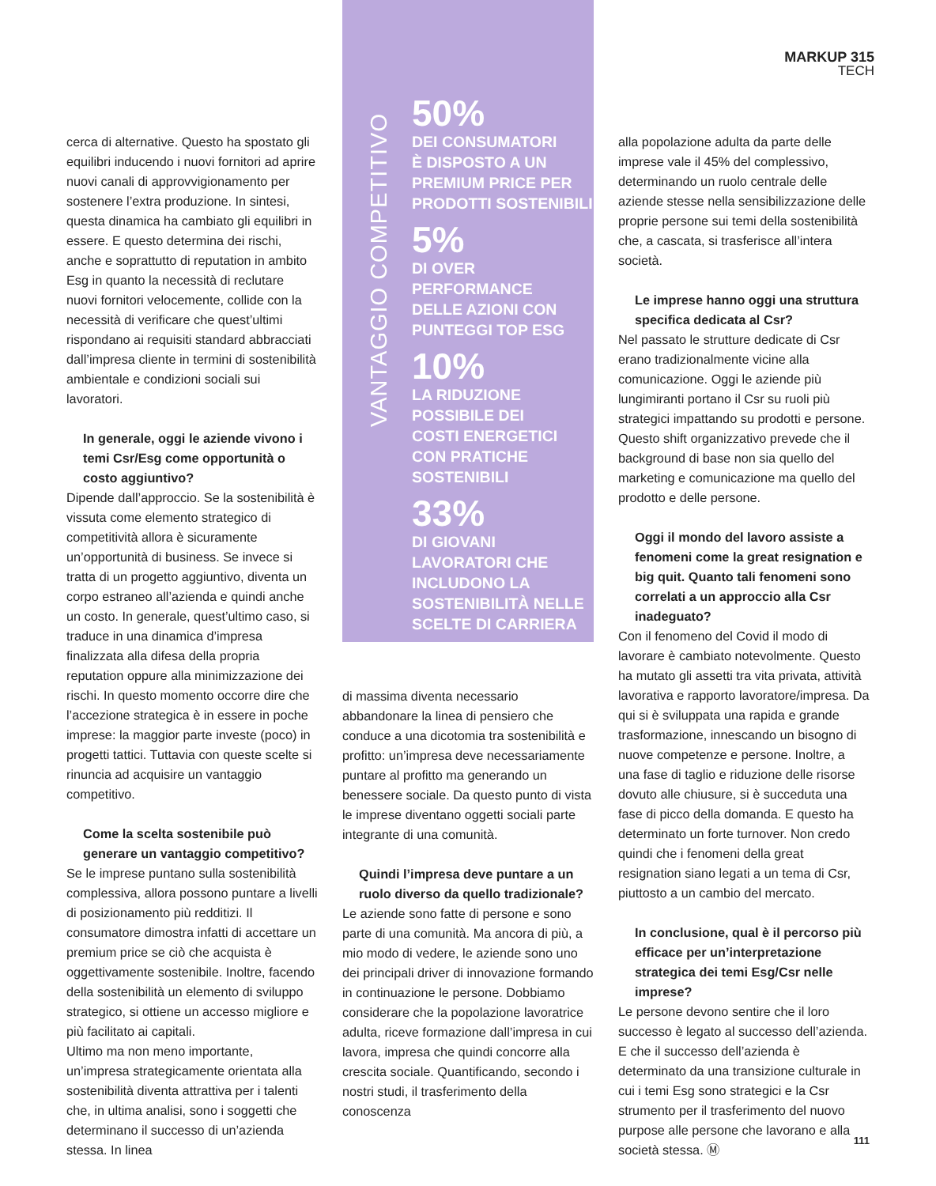MARKUP 315
TECH
cerca di alternative. Questo ha spostato gli equilibri inducendo i nuovi fornitori ad aprire nuovi canali di approvvigionamento per sostenere l’extra produzione. In sintesi, questa dinamica ha cambiato gli equilibri in essere. E questo determina dei rischi, anche e soprattutto di reputation in ambito Esg in quanto la necessità di reclutare nuovi fornitori velocemente, collide con la necessità di verificare che quest’ultimi rispondano ai requisiti standard abbracciati dall’impresa cliente in termini di sostenibilità ambientale e condizioni sociali sui lavoratori.
In generale, oggi le aziende vivono i temi Csr/Esg come opportunità o costo aggiuntivo?
Dipende dall’approccio. Se la sostenibilità è vissuta come elemento strategico di competitività allora è sicuramente un’opportunità di business. Se invece si tratta di un progetto aggiuntivo, diventa un corpo estraneo all’azienda e quindi anche un costo. In generale, quest’ultimo caso, si traduce in una dinamica d’impresa finalizzata alla difesa della propria reputation oppure alla minimizzazione dei rischi. In questo momento occorre dire che l’accezione strategica è in essere in poche imprese: la maggior parte investe (poco) in progetti tattici. Tuttavia con queste scelte si rinuncia ad acquisire un vantaggio competitivo.
Come la scelta sostenibile può generare un vantaggio competitivo?
Se le imprese puntano sulla sostenibilità complessiva, allora possono puntare a livelli di posizionamento più redditizi. Il consumatore dimostra infatti di accettare un premium price se ciò che acquista è oggettivamente sostenibile. Inoltre, facendo della sostenibilità un elemento di sviluppo strategico, si ottiene un accesso migliore e più facilitato ai capitali.
Ultimo ma non meno importante, un’impresa strategicamente orientata alla sostenibilità diventa attrattiva per i talenti che, in ultima analisi, sono i soggetti che determinano il successo di un’azienda stessa. In linea
VANTAGGIO COMPETITIVO
50%
DEI CONSUMATORI
È DISPOSTO A UN
PREMIUM PRICE PER
PRODOTTI SOSTENIBILI
5%
DI OVER
PERFORMANCE
DELLE AZIONI CON
PUNTEGGI TOP ESG
10%
LA RIDUZIONE
POSSIBILE DEI
COSTI ENERGETICI
CON PRATICHE
SOSTENIBILI
33%
DI GIOVANI
LAVORATORI CHE
INCLUDONO LA
SOSTENIBILITÀ NELLE
SCELTE DI CARRIERA
di massima diventa necessario abbandonare la linea di pensiero che conduce a una dicotomia tra sostenibilità e profitto: un’impresa deve necessariamente puntare al profitto ma generando un benessere sociale. Da questo punto di vista le imprese diventano oggetti sociali parte integrante di una comunità.
Quindi l’impresa deve puntare a un ruolo diverso da quello tradizionale?
Le aziende sono fatte di persone e sono parte di una comunità. Ma ancora di più, a mio modo di vedere, le aziende sono uno dei principali driver di innovazione formando in continuazione le persone. Dobbiamo considerare che la popolazione lavoratrice adulta, riceve formazione dall’impresa in cui lavora, impresa che quindi concorre alla crescita sociale. Quantificando, secondo i nostri studi, il trasferimento della conoscenza
alla popolazione adulta da parte delle imprese vale il 45% del complessivo, determinando un ruolo centrale delle aziende stesse nella sensibilizzazione delle proprie persone sui temi della sostenibilità che, a cascata, si trasferisce all’intera società.
Le imprese hanno oggi una struttura specifica dedicata al Csr?
Nel passato le strutture dedicate di Csr erano tradizionalmente vicine alla comunicazione. Oggi le aziende più lungimiranti portano il Csr su ruoli più strategici impattando su prodotti e persone. Questo shift organizzativo prevede che il background di base non sia quello del marketing e comunicazione ma quello del prodotto e delle persone.
Oggi il mondo del lavoro assiste a fenomeni come la great resignation e big quit. Quanto tali fenomeni sono correlati a un approccio alla Csr inadeguato?
Con il fenomeno del Covid il modo di lavorare è cambiato notevolmente. Questo ha mutato gli assetti tra vita privata, attività lavorativa e rapporto lavoratore/impresa. Da qui si è sviluppata una rapida e grande trasformazione, innescando un bisogno di nuove competenze e persone. Inoltre, a una fase di taglio e riduzione delle risorse dovuto alle chiusure, si è succeduta una fase di picco della domanda. E questo ha determinato un forte turnover. Non credo quindi che i fenomeni della great resignation siano legati a un tema di Csr, piuttosto a un cambio del mercato.
In conclusione, qual è il percorso più efficace per un’interpretazione strategica dei temi Esg/Csr nelle imprese?
Le persone devono sentire che il loro successo è legato al successo dell’azienda. E che il successo dell’azienda è determinato da una transizione culturale in cui i temi Esg sono strategici e la Csr strumento per il trasferimento del nuovo purpose alle persone che lavorano e alla società stessa. Ⓜ
111